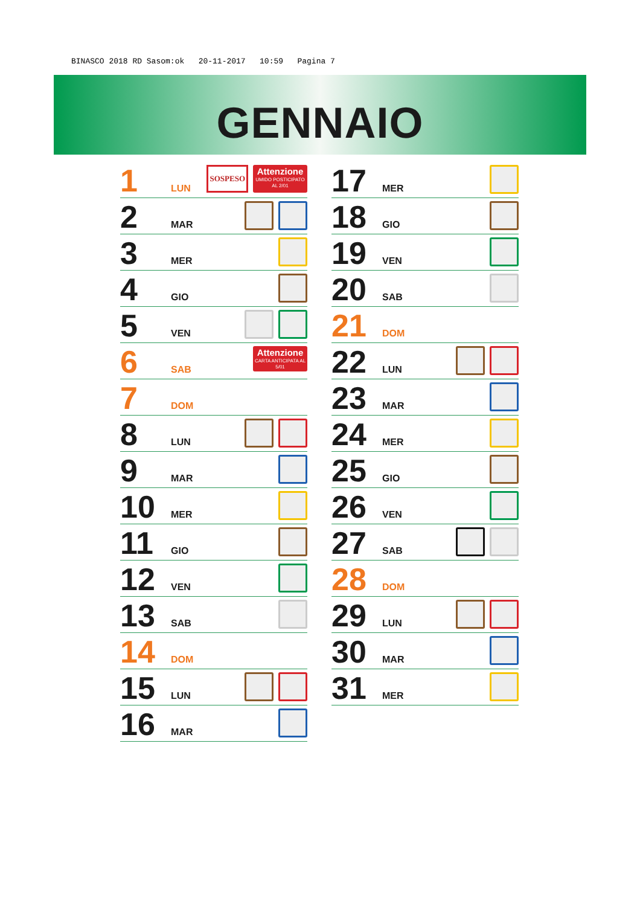BINASCO 2018 RD Sasom:ok 20-11-2017 10:59 Pagina 7
GENNAIO
1 LUN
SOSPESO
Attenzione
UMIDO POSTICIPATO AL 2/01
2 MAR
3 MER
4 GIO
5 VEN
6 SAB
Attenzione
CARTA ANTICIPATA AL 5/01
7 DOM
8 LUN
9 MAR
10 MER
11 GIO
12 VEN
13 SAB
14 DOM
15 LUN
16 MAR
17 MER
18 GIO
19 VEN
20 SAB
21 DOM
22 LUN
23 MAR
24 MER
25 GIO
26 VEN
27 SAB
28 DOM
29 LUN
30 MAR
31 MER